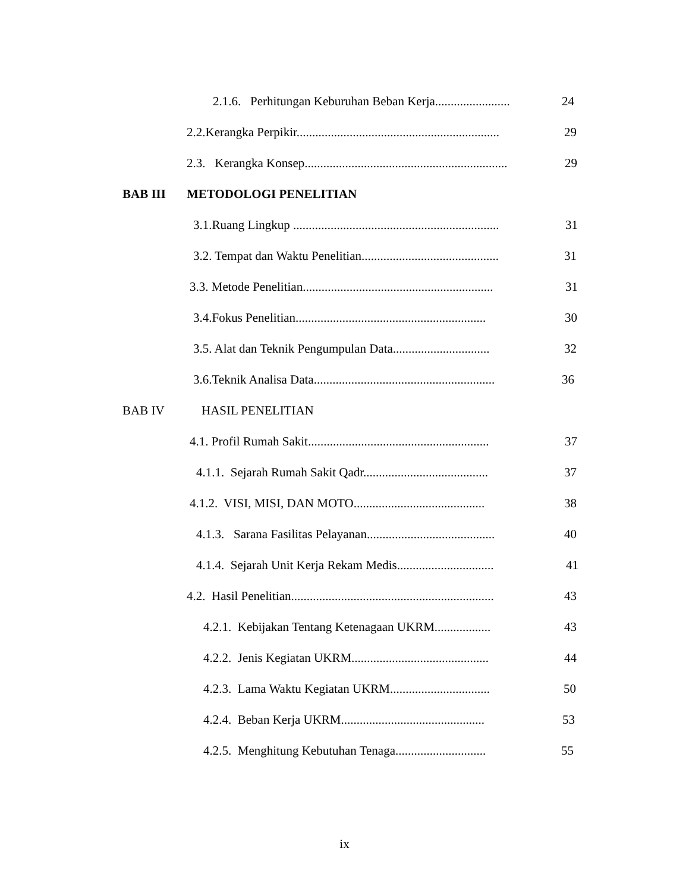2.1.6. Perhitungan Keburuhan Beban Kerja........................ 24
2.2.Kerangka Perpikir................................................................. 29
2.3. Kerangka Konsep................................................................. 29
BAB III METODOLOGI PENELITIAN
3.1.Ruang Lingkup .................................................................. 31
3.2. Tempat dan Waktu Penelitian............................................ 31
3.3. Metode Penelitian............................................................. 31
3.4.Fokus Penelitian............................................................. 30
3.5. Alat dan Teknik Pengumpulan Data............................... 32
3.6.Teknik Analisa Data.......................................................... 36
BAB IV HASIL PENELITIAN
4.1. Profil Rumah Sakit.......................................................... 37
4.1.1. Sejarah Rumah Sakit Qadr........................................ 37
4.1.2. VISI, MISI, DAN MOTO.......................................... 38
4.1.3. Sarana Fasilitas Pelayanan......................................... 40
4.1.4. Sejarah Unit Kerja Rekam Medis............................... 41
4.2. Hasil Penelitian................................................................. 43
4.2.1. Kebijakan Tentang Ketenagaan UKRM.................. 43
4.2.2. Jenis Kegiatan UKRM............................................ 44
4.2.3. Lama Waktu Kegiatan UKRM................................ 50
4.2.4. Beban Kerja UKRM.............................................. 53
4.2.5. Menghitung Kebutuhan Tenaga............................. 55
ix